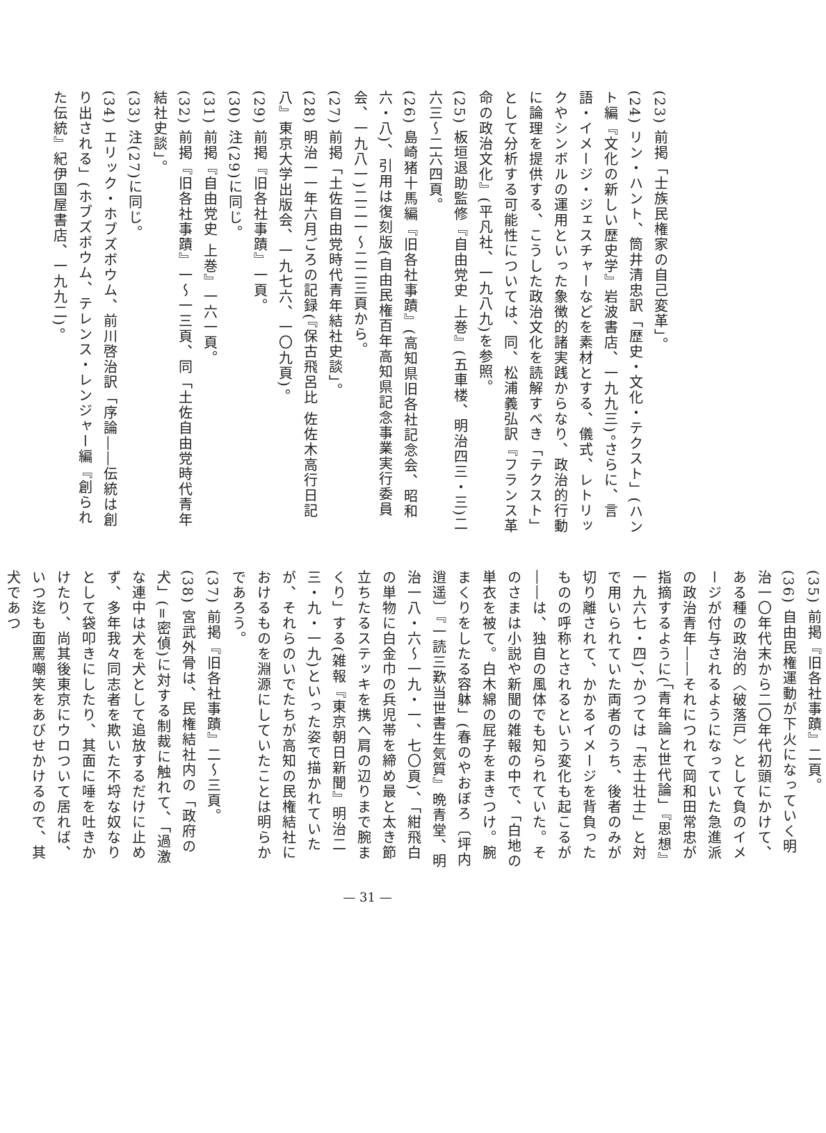(23) 前掲「士族民権家の自己変革」。
(24) リン・ハント、筒井清忠訳「歴史・文化・テクスト」(ハント編『文化の新しい歴史学』岩波書店、一九九三)。さらに、言語・イメージ・ジェスチャーなどを素材とする、儀式、レトリックやシンボルの運用といった象徴的諸実践からなり、政治的行動に論理を提供する、こうした政治文化を読解すべき「テクスト」として分析する可能性については、同、松浦義弘訳『フランス革命の政治文化』(平凡社、一九八九)を参照。
(25) 板垣退助監修『自由党史 上巻』(五車楼、明治四三・三)二六三〜二六四頁。
(26) 島崎猪十馬編『旧各社事蹟』(高知県旧各社記念会、昭和六・八)、引用は復刻版(自由民権百年高知県記念事業実行委員会、一九八一)二二一〜二二三頁から。
(27) 前掲「土佐自由党時代青年結社史談」。
(28) 明治一一年六月ごろの記録(『保古飛呂比 佐佐木高行日記八』東京大学出版会、一九七六、一〇九頁)。
(29) 前掲『旧各社事蹟』一頁。
(30) 注(29)に同じ。
(31) 前掲『自由党史 上巻』一六一頁。
(32) 前掲『旧各社事蹟』一〜一三頁、同「土佐自由党時代青年結社史談」。
(33) 注(27)に同じ。
(34) エリック・ホブズボウム、前川啓治訳「序論――伝統は創り出される」(ホブズボウム、テレンス・レンジャー編『創られた伝統』紀伊国屋書店、一九九二)。
(35) 前掲『旧各社事蹟』二頁。
(36) 自由民権運動が下火になっていく明治一〇年代末から二〇年代初頭にかけて、ある種の政治的〈破落戸〉として負のイメージが付与されるようになっていた急進派の政治青年――それにつれて岡和田常忠が指摘するように(「青年論と世代論」『思想』一九六七・四)、かつては「志士壮士」と対で用いられていた両者のうち、後者のみが切り離されて、かかるイメージを背負ったものの呼称とされるという変化も起こるが――は、独自の風体でも知られていた。そのさまは小説や新聞の雑報の中で、「白地の単衣を被て。白木綿の屁子をまきつけ。腕まくりをしたる容躰」(春のやおぼろ〔坪内逍遥〕『一読三歎当世書生気質』晩青堂、明治一八・六〜一九・一、七〇頁)、「紺飛白の単物に白金巾の兵児帯を締め最と太き節立ちたるステッキを携へ肩の辺りまで腕まくり」する(雑報『東京朝日新聞』明治二三・九・一九)といった姿で描かれていたが、それらのいでたちが高知の民権結社におけるものを淵源にしていたことは明らかであろう。
(37) 前掲『旧各社事蹟』二〜三頁。
(38) 宮武外骨は、民権結社内の「政府の犬」(=密偵)に対する制裁に触れて、「過激な連中は犬を犬として追放するだけに止めず、多年我々同志者を欺いた不埒な奴なりとして袋叩きにしたり、其面に唾を吐きかけたり、尚其後東京にウロついて居れば、いつ迄も面罵嘲笑をあびせかけるので、其犬であつ
— 31 —